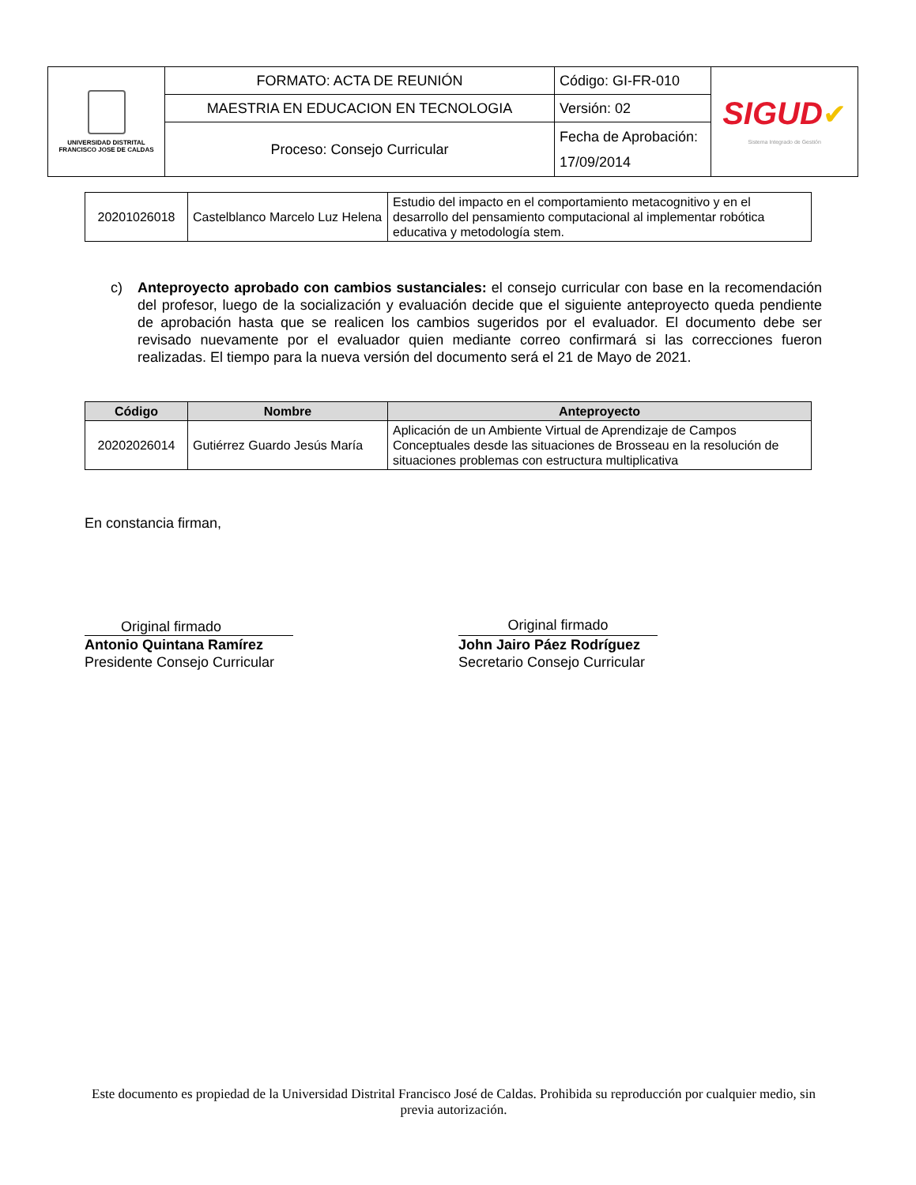| UNIVERSIDAD DISTRITAL FRANCISCO JOSE DE CALDAS | FORMATO: ACTA DE REUNIÓN | Código: GI-FR-010 | SIGUD ✔ Sistema Integrado de Gestión |
| | MAESTRIA EN EDUCACION EN TECNOLOGIA | Versión: 02 | |
| | Proceso: Consejo Curricular | Fecha de Aprobación: 17/09/2014 | |
| 20201026018 | Castelblanco Marcelo Luz Helena | Estudio del impacto en el comportamiento metacognitivo y en el desarrollo del pensamiento computacional al implementar robótica educativa y metodología stem. |
c) Anteproyecto aprobado con cambios sustanciales: el consejo curricular con base en la recomendación del profesor, luego de la socialización y evaluación decide que el siguiente anteproyecto queda pendiente de aprobación hasta que se realicen los cambios sugeridos por el evaluador. El documento debe ser revisado nuevamente por el evaluador quien mediante correo confirmará si las correcciones fueron realizadas. El tiempo para la nueva versión del documento será el 21 de Mayo de 2021.
| Código | Nombre | Anteproyecto |
| --- | --- | --- |
| 20202026014 | Gutiérrez Guardo Jesús María | Aplicación de un Ambiente Virtual de Aprendizaje de Campos Conceptuales desde las situaciones de Brosseau en la resolución de situaciones problemas con estructura multiplicativa |
En constancia firman,
Original firmado
Antonio Quintana Ramírez
Presidente Consejo Curricular
Original firmado
John Jairo Páez Rodríguez
Secretario Consejo Curricular
Este documento es propiedad de la Universidad Distrital Francisco José de Caldas. Prohibida su reproducción por cualquier medio, sin previa autorización.